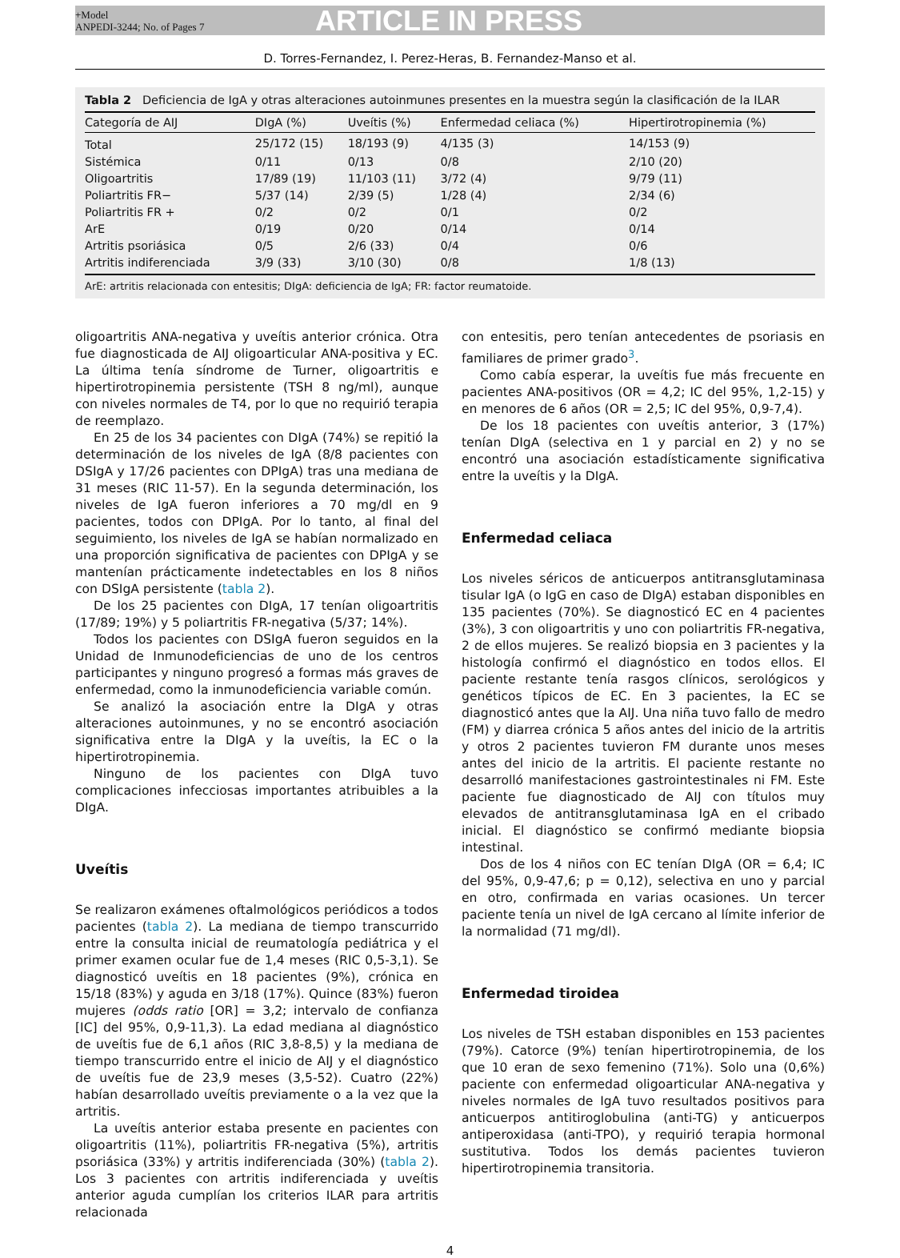+Model
ANPEDI-3244; No. of Pages 7
ARTICLE IN PRESS
D. Torres-Fernandez, I. Perez-Heras, B. Fernandez-Manso et al.
Tabla 2 Deficiencia de IgA y otras alteraciones autoinmunes presentes en la muestra según la clasificación de la ILAR
| Categoría de AIJ | DIgA (%) | Uveítis (%) | Enfermedad celiaca (%) | Hipertirotropinemia (%) |
| --- | --- | --- | --- | --- |
| Total | 25/172 (15) | 18/193 (9) | 4/135 (3) | 14/153 (9) |
| Sistémica | 0/11 | 0/13 | 0/8 | 2/10 (20) |
| Oligoartritis | 17/89 (19) | 11/103 (11) | 3/72 (4) | 9/79 (11) |
| Poliartritis FR− | 5/37 (14) | 2/39 (5) | 1/28 (4) | 2/34 (6) |
| Poliartritis FR + | 0/2 | 0/2 | 0/1 | 0/2 |
| ArE | 0/19 | 0/20 | 0/14 | 0/14 |
| Artritis psoriásica | 0/5 | 2/6 (33) | 0/4 | 0/6 |
| Artritis indiferenciada | 3/9 (33) | 3/10 (30) | 0/8 | 1/8 (13) |
ArE: artritis relacionada con entesitis; DIgA: deficiencia de IgA; FR: factor reumatoide.
oligoartritis ANA-negativa y uveítis anterior crónica. Otra fue diagnosticada de AIJ oligoarticular ANA-positiva y EC. La última tenía síndrome de Turner, oligoartritis e hipertirotropinemia persistente (TSH 8 ng/ml), aunque con niveles normales de T4, por lo que no requirió terapia de reemplazo.
En 25 de los 34 pacientes con DIgA (74%) se repitió la determinación de los niveles de IgA (8/8 pacientes con DSIgA y 17/26 pacientes con DPIgA) tras una mediana de 31 meses (RIC 11-57). En la segunda determinación, los niveles de IgA fueron inferiores a 70 mg/dl en 9 pacientes, todos con DPIgA. Por lo tanto, al final del seguimiento, los niveles de IgA se habían normalizado en una proporción significativa de pacientes con DPIgA y se mantenían prácticamente indetectables en los 8 niños con DSIgA persistente (tabla 2).
De los 25 pacientes con DIgA, 17 tenían oligoartritis (17/89; 19%) y 5 poliartritis FR-negativa (5/37; 14%).
Todos los pacientes con DSIgA fueron seguidos en la Unidad de Inmunodeficiencias de uno de los centros participantes y ninguno progresó a formas más graves de enfermedad, como la inmunodeficiencia variable común.
Se analizó la asociación entre la DIgA y otras alteraciones autoinmunes, y no se encontró asociación significativa entre la DIgA y la uveítis, la EC o la hipertirotropinemia.
Ninguno de los pacientes con DIgA tuvo complicaciones infecciosas importantes atribuibles a la DIgA.
Uveítis
Se realizaron exámenes oftalmológicos periódicos a todos pacientes (tabla 2). La mediana de tiempo transcurrido entre la consulta inicial de reumatología pediátrica y el primer examen ocular fue de 1,4 meses (RIC 0,5-3,1). Se diagnosticó uveítis en 18 pacientes (9%), crónica en 15/18 (83%) y aguda en 3/18 (17%). Quince (83%) fueron mujeres (odds ratio [OR] = 3,2; intervalo de confianza [IC] del 95%, 0,9-11,3). La edad mediana al diagnóstico de uveítis fue de 6,1 años (RIC 3,8-8,5) y la mediana de tiempo transcurrido entre el inicio de AIJ y el diagnóstico de uveítis fue de 23,9 meses (3,5-52). Cuatro (22%) habían desarrollado uveítis previamente o a la vez que la artritis.
La uveítis anterior estaba presente en pacientes con oligoartritis (11%), poliartritis FR-negativa (5%), artritis psoriásica (33%) y artritis indiferenciada (30%) (tabla 2). Los 3 pacientes con artritis indiferenciada y uveítis anterior aguda cumplían los criterios ILAR para artritis relacionada
con entesitis, pero tenían antecedentes de psoriasis en familiares de primer grado<sup>3</sup>.
Como cabía esperar, la uveítis fue más frecuente en pacientes ANA-positivos (OR = 4,2; IC del 95%, 1,2-15) y en menores de 6 años (OR = 2,5; IC del 95%, 0,9-7,4).
De los 18 pacientes con uveítis anterior, 3 (17%) tenían DIgA (selectiva en 1 y parcial en 2) y no se encontró una asociación estadísticamente significativa entre la uveítis y la DIgA.
Enfermedad celiaca
Los niveles séricos de anticuerpos antitransglutaminasa tisular IgA (o IgG en caso de DIgA) estaban disponibles en 135 pacientes (70%). Se diagnosticó EC en 4 pacientes (3%), 3 con oligoartritis y uno con poliartritis FR-negativa, 2 de ellos mujeres. Se realizó biopsia en 3 pacientes y la histología confirmó el diagnóstico en todos ellos. El paciente restante tenía rasgos clínicos, serológicos y genéticos típicos de EC. En 3 pacientes, la EC se diagnosticó antes que la AIJ. Una niña tuvo fallo de medro (FM) y diarrea crónica 5 años antes del inicio de la artritis y otros 2 pacientes tuvieron FM durante unos meses antes del inicio de la artritis. El paciente restante no desarrolló manifestaciones gastrointestinales ni FM. Este paciente fue diagnosticado de AIJ con títulos muy elevados de antitransglutaminasa IgA en el cribado inicial. El diagnóstico se confirmó mediante biopsia intestinal.
Dos de los 4 niños con EC tenían DIgA (OR = 6,4; IC del 95%, 0,9-47,6; p = 0,12), selectiva en uno y parcial en otro, confirmada en varias ocasiones. Un tercer paciente tenía un nivel de IgA cercano al límite inferior de la normalidad (71 mg/dl).
Enfermedad tiroidea
Los niveles de TSH estaban disponibles en 153 pacientes (79%). Catorce (9%) tenían hipertirotropinemia, de los que 10 eran de sexo femenino (71%). Solo una (0,6%) paciente con enfermedad oligoarticular ANA-negativa y niveles normales de IgA tuvo resultados positivos para anticuerpos antitiroglobulina (anti-TG) y anticuerpos antiperoxidasa (anti-TPO), y requirió terapia hormonal sustitutiva. Todos los demás pacientes tuvieron hipertirotropinemia transitoria.
4